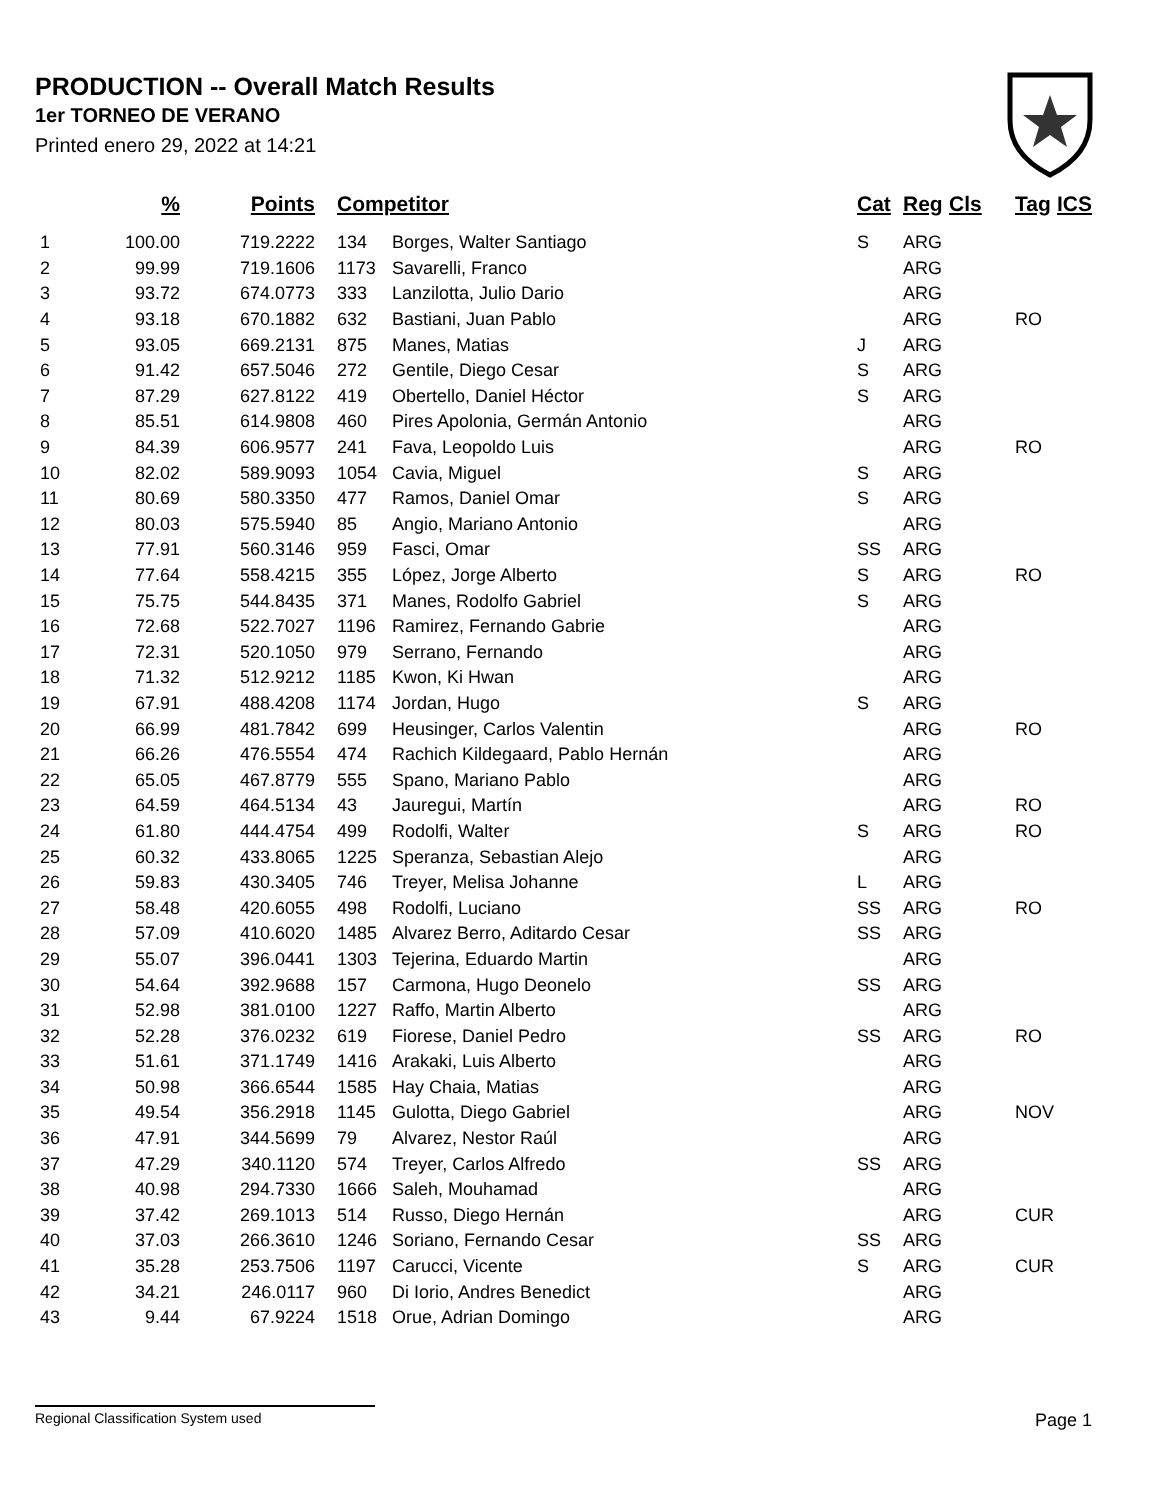PRODUCTION -- Overall Match Results
1er TORNEO DE VERANO
Printed enero 29, 2022 at 14:21
| | % | Points | Competitor | | Cat | Reg | Cls | Tag | ICS |
| --- | --- | --- | --- | --- | --- | --- | --- | --- | --- |
| 1 | 100.00 | 719.2222 | 134 | Borges, Walter Santiago | S | ARG | | | |
| 2 | 99.99 | 719.1606 | 1173 | Savarelli, Franco | | ARG | | | |
| 3 | 93.72 | 674.0773 | 333 | Lanzilotta, Julio Dario | | ARG | | | |
| 4 | 93.18 | 670.1882 | 632 | Bastiani, Juan Pablo | | ARG | | RO | |
| 5 | 93.05 | 669.2131 | 875 | Manes, Matias | J | ARG | | | |
| 6 | 91.42 | 657.5046 | 272 | Gentile, Diego Cesar | S | ARG | | | |
| 7 | 87.29 | 627.8122 | 419 | Obertello, Daniel Héctor | S | ARG | | | |
| 8 | 85.51 | 614.9808 | 460 | Pires Apolonia, Germán Antonio | | ARG | | | |
| 9 | 84.39 | 606.9577 | 241 | Fava, Leopoldo Luis | | ARG | | RO | |
| 10 | 82.02 | 589.9093 | 1054 | Cavia, Miguel | S | ARG | | | |
| 11 | 80.69 | 580.3350 | 477 | Ramos, Daniel Omar | S | ARG | | | |
| 12 | 80.03 | 575.5940 | 85 | Angio, Mariano Antonio | | ARG | | | |
| 13 | 77.91 | 560.3146 | 959 | Fasci, Omar | SS | ARG | | | |
| 14 | 77.64 | 558.4215 | 355 | López, Jorge Alberto | S | ARG | | RO | |
| 15 | 75.75 | 544.8435 | 371 | Manes, Rodolfo Gabriel | S | ARG | | | |
| 16 | 72.68 | 522.7027 | 1196 | Ramirez, Fernando Gabrie | | ARG | | | |
| 17 | 72.31 | 520.1050 | 979 | Serrano, Fernando | | ARG | | | |
| 18 | 71.32 | 512.9212 | 1185 | Kwon, Ki Hwan | | ARG | | | |
| 19 | 67.91 | 488.4208 | 1174 | Jordan, Hugo | S | ARG | | | |
| 20 | 66.99 | 481.7842 | 699 | Heusinger, Carlos Valentin | | ARG | | RO | |
| 21 | 66.26 | 476.5554 | 474 | Rachich Kildegaard, Pablo Hernán | | ARG | | | |
| 22 | 65.05 | 467.8779 | 555 | Spano, Mariano Pablo | | ARG | | | |
| 23 | 64.59 | 464.5134 | 43 | Jauregui, Martín | | ARG | | RO | |
| 24 | 61.80 | 444.4754 | 499 | Rodolfi, Walter | S | ARG | | RO | |
| 25 | 60.32 | 433.8065 | 1225 | Speranza, Sebastian Alejo | | ARG | | | |
| 26 | 59.83 | 430.3405 | 746 | Treyer, Melisa Johanne | L | ARG | | | |
| 27 | 58.48 | 420.6055 | 498 | Rodolfi, Luciano | SS | ARG | | RO | |
| 28 | 57.09 | 410.6020 | 1485 | Alvarez Berro, Aditardo Cesar | SS | ARG | | | |
| 29 | 55.07 | 396.0441 | 1303 | Tejerina, Eduardo Martin | | ARG | | | |
| 30 | 54.64 | 392.9688 | 157 | Carmona, Hugo Deonelo | SS | ARG | | | |
| 31 | 52.98 | 381.0100 | 1227 | Raffo, Martin Alberto | | ARG | | | |
| 32 | 52.28 | 376.0232 | 619 | Fiorese, Daniel Pedro | SS | ARG | | RO | |
| 33 | 51.61 | 371.1749 | 1416 | Arakaki, Luis Alberto | | ARG | | | |
| 34 | 50.98 | 366.6544 | 1585 | Hay Chaia, Matias | | ARG | | | |
| 35 | 49.54 | 356.2918 | 1145 | Gulotta, Diego Gabriel | | ARG | | NOV | |
| 36 | 47.91 | 344.5699 | 79 | Alvarez, Nestor Raúl | | ARG | | | |
| 37 | 47.29 | 340.1120 | 574 | Treyer, Carlos Alfredo | SS | ARG | | | |
| 38 | 40.98 | 294.7330 | 1666 | Saleh, Mouhamad | | ARG | | | |
| 39 | 37.42 | 269.1013 | 514 | Russo, Diego Hernán | | ARG | | CUR | |
| 40 | 37.03 | 266.3610 | 1246 | Soriano, Fernando Cesar | SS | ARG | | | |
| 41 | 35.28 | 253.7506 | 1197 | Carucci, Vicente | S | ARG | | CUR | |
| 42 | 34.21 | 246.0117 | 960 | Di Iorio, Andres Benedict | | ARG | | | |
| 43 | 9.44 | 67.9224 | 1518 | Orue, Adrian Domingo | | ARG | | | |
Regional Classification System used Page 1